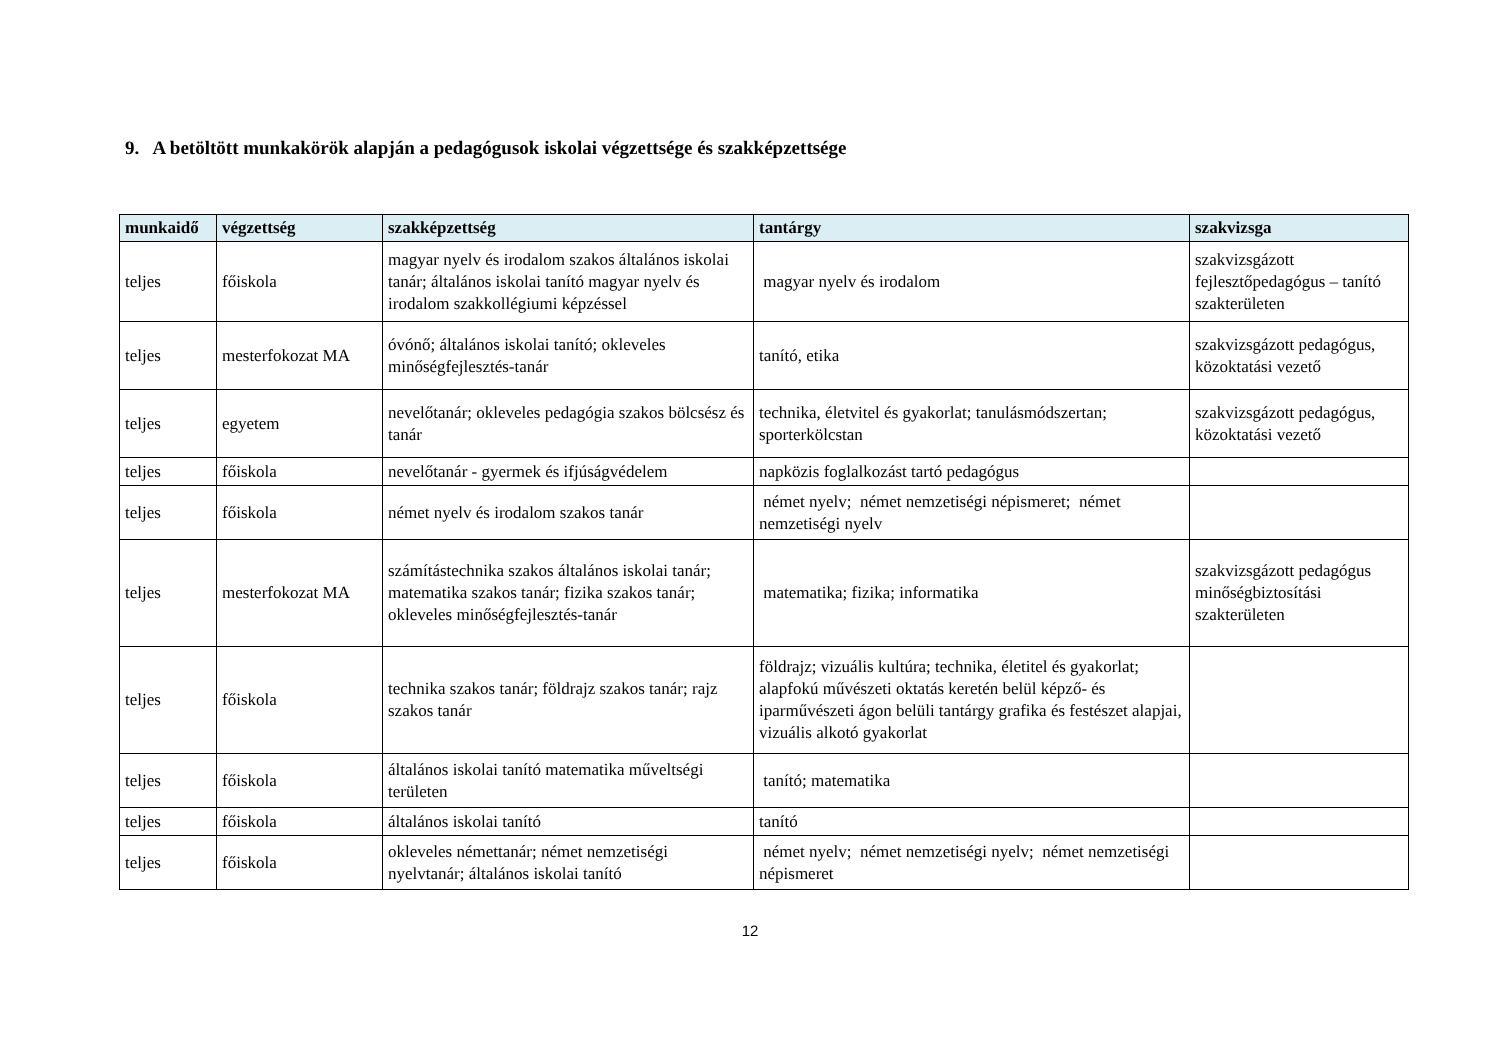9. A betöltött munkakörök alapján a pedagógusok iskolai végzettsége és szakképzettsége
| munkaidő | végzettség | szakképzettség | tantárgy | szakvizsga |
| --- | --- | --- | --- | --- |
| teljes | főiskola | magyar nyelv és irodalom szakos általános iskolai tanár; általános iskolai tanító magyar nyelv és irodalom szakkollégiumi képzéssel | magyar nyelv és irodalom | szakvizsgázott fejlesztőpedagógus – tanító szakterületen |
| teljes | mesterfokozat MA | óvónő; általános iskolai tanító; okleveles minőségfejlesztés-tanár | tanító, etika | szakvizsgázott pedagógus, közoktatási vezető |
| teljes | egyetem | nevelőtanár; okleveles pedagógia szakos bölcsész és tanár | technika, életvitel és gyakorlat; tanulásmódszertan; sporterkölcstan | szakvizsgázott pedagógus, közoktatási vezető |
| teljes | főiskola | nevelőtanár - gyermek és ifjúságvédelem | napközis foglalkozást tartó pedagógus | |
| teljes | főiskola | német nyelv és irodalom szakos tanár | német nyelv; német nemzetiségi népismeret; német nemzetiségi nyelv | |
| teljes | mesterfokozat MA | számítástechnika szakos általános iskolai tanár; matematika szakos tanár; fizika szakos tanár; okleveles minőségfejlesztés-tanár | matematika; fizika; informatika | szakvizsgázott pedagógus minőségbiztosítási szakterületen |
| teljes | főiskola | technika szakos tanár; földrajz szakos tanár; rajz szakos tanár | földrajz; vizuális kultúra; technika, életitel és gyakorlat; alapfokú művészeti oktatás keretén belül képző- és iparművészeti ágon belüli tantárgy grafika és festészet alapjai, vizuális alkotó gyakorlat | |
| teljes | főiskola | általános iskolai tanító matematika műveltségi területen | tanító; matematika | |
| teljes | főiskola | általános iskolai tanító | tanító | |
| teljes | főiskola | okleveles némettanár; német nemzetiségi nyelvtanár; általános iskolai tanító | német nyelv; német nemzetiségi nyelv; német nemzetiségi népismeret | |
12